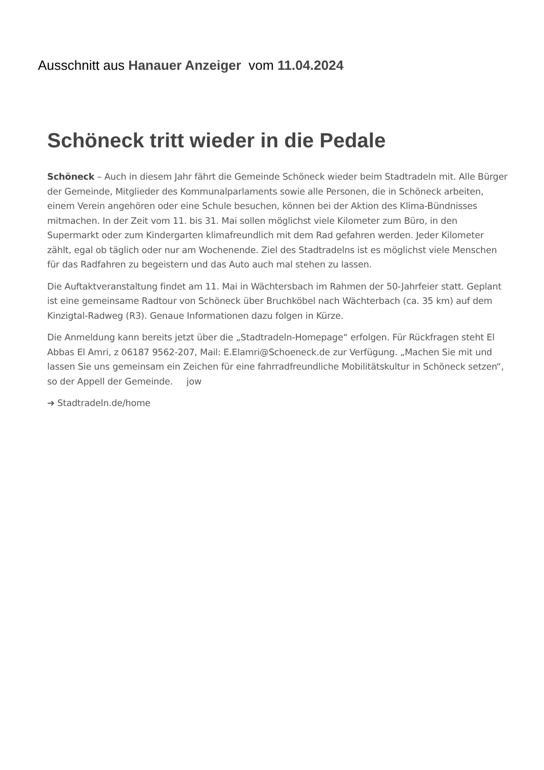Ausschnitt aus Hanauer Anzeiger vom 11.04.2024
Schöneck tritt wieder in die Pedale
Schöneck – Auch in diesem Jahr fährt die Gemeinde Schöneck wieder beim Stadtradeln mit. Alle Bürger der Gemeinde, Mitglieder des Kommunalparlaments sowie alle Personen, die in Schöneck arbeiten, einem Verein angehören oder eine Schule besuchen, können bei der Aktion des Klima-Bündnisses mitmachen. In der Zeit vom 11. bis 31. Mai sollen möglichst viele Kilometer zum Büro, in den Supermarkt oder zum Kindergarten klimafreundlich mit dem Rad gefahren werden. Jeder Kilometer zählt, egal ob täglich oder nur am Wochenende. Ziel des Stadtradelns ist es möglichst viele Menschen für das Radfahren zu begeistern und das Auto auch mal stehen zu lassen.
Die Auftaktveranstaltung findet am 11. Mai in Wächtersbach im Rahmen der 50-Jahrfeier statt. Geplant ist eine gemeinsame Radtour von Schöneck über Bruchköbel nach Wächterbach (ca. 35 km) auf dem Kinzigtal-Radweg (R3). Genaue Informationen dazu folgen in Kürze.
Die Anmeldung kann bereits jetzt über die „Stadtradeln-Homepage“ erfolgen. Für Rückfragen steht El Abbas El Amri, z 06187 9562-207, Mail: E.Elamri@Schoeneck.de zur Verfügung. „Machen Sie mit und lassen Sie uns gemeinsam ein Zeichen für eine fahrradfreundliche Mobilitätskultur in Schöneck setzen“, so der Appell der Gemeinde. jow
➔ Stadtradeln.de/home